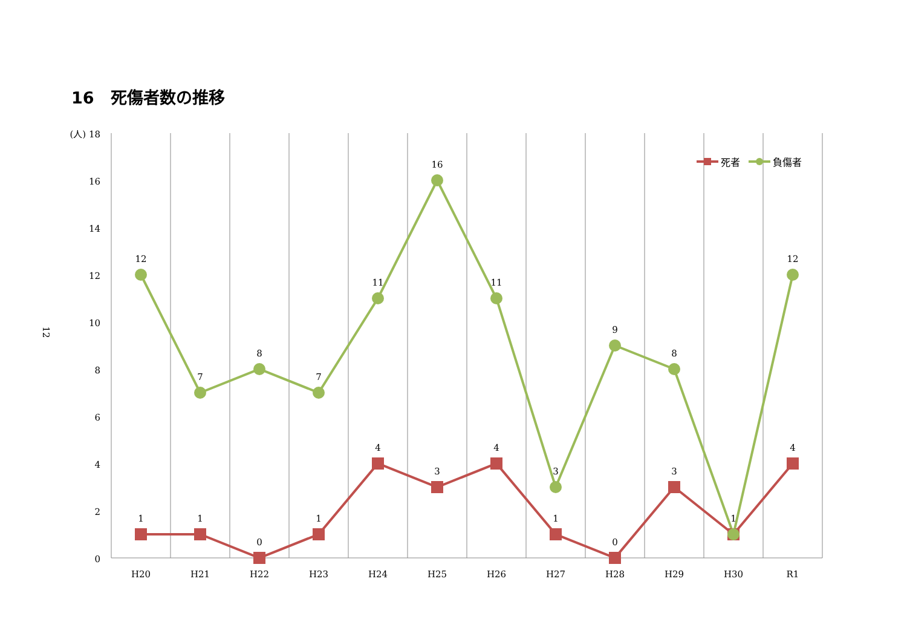16　死傷者数の推移
12
(人) 18
16
14
12
10
8
6
4
2
0
H20
H21
H22
H23
H24
H25
H26
H27
H28
H29
H30
R1
12
7
8
7
11
16
11
3
9
8
12
1
1
0
1
4
3
4
1
0
3
1
4
死者
負傷者